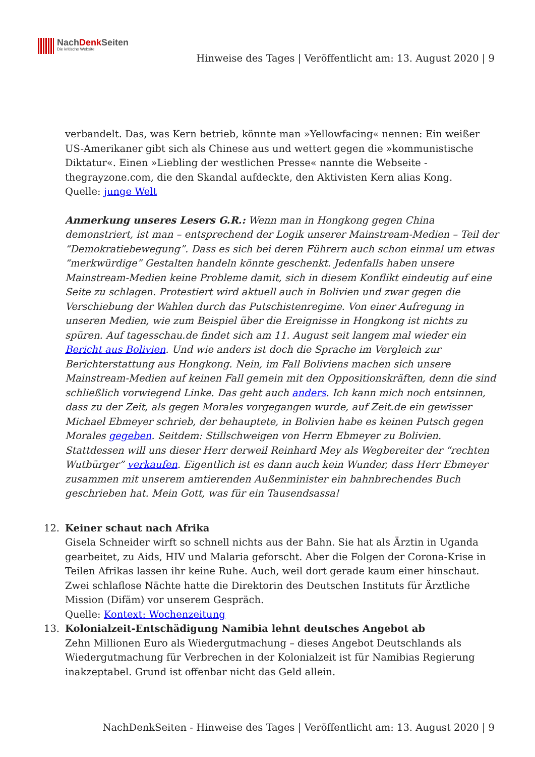NachDenk Seiten
Die kritische Website
Hinweise des Tages | Veröffentlicht am: 13. August 2020 | 9
verbandelt. Das, was Kern betrieb, könnte man »Yellowfacing« nennen: Ein weißer US-Amerikaner gibt sich als Chinese aus und wettert gegen die »kommunistische Diktatur«. Einen »Liebling der westlichen Presse« nannte die Webseite -thegrayzone.com, die den Skandal aufdeckte, den Aktivisten Kern alias Kong.
Quelle: junge Welt
Anmerkung unseres Lesers G.R.: Wenn man in Hongkong gegen China demonstriert, ist man – entsprechend der Logik unserer Mainstream-Medien – Teil der “Demokratiebewegung”. Dass es sich bei deren Führern auch schon einmal um etwas “merkwürdige” Gestalten handeln könnte geschenkt. Jedenfalls haben unsere Mainstream-Medien keine Probleme damit, sich in diesem Konflikt eindeutig auf eine Seite zu schlagen. Protestiert wird aktuell auch in Bolivien und zwar gegen die Verschiebung der Wahlen durch das Putschistenregime. Von einer Aufregung in unseren Medien, wie zum Beispiel über die Ereignisse in Hongkong ist nichts zu spüren. Auf tagesschau.de findet sich am 11. August seit langem mal wieder ein Bericht aus Bolivien. Und wie anders ist doch die Sprache im Vergleich zur Berichterstattung aus Hongkong. Nein, im Fall Boliviens machen sich unsere Mainstream-Medien auf keinen Fall gemein mit den Oppositionskräften, denn die sind schließlich vorwiegend Linke. Das geht auch anders. Ich kann mich noch entsinnen, dass zu der Zeit, als gegen Morales vorgegangen wurde, auf Zeit.de ein gewisser Michael Ebmeyer schrieb, der behauptete, in Bolivien habe es keinen Putsch gegen Morales gegeben. Seitdem: Stillschweigen von Herrn Ebmeyer zu Bolivien. Stattdessen will uns dieser Herr derweil Reinhard Mey als Wegbereiter der “rechten Wutbürger” verkaufen. Eigentlich ist es dann auch kein Wunder, dass Herr Ebmeyer zusammen mit unserem amtierenden Außenminister ein bahnbrechendes Buch geschrieben hat. Mein Gott, was für ein Tausendsassa!
12. Keiner schaut nach Afrika
Gisela Schneider wirft so schnell nichts aus der Bahn. Sie hat als Ärztin in Uganda gearbeitet, zu Aids, HIV und Malaria geforscht. Aber die Folgen der Corona-Krise in Teilen Afrikas lassen ihr keine Ruhe. Auch, weil dort gerade kaum einer hinschaut. Zwei schlaflose Nächte hatte die Direktorin des Deutschen Instituts für Ärztliche Mission (Difäm) vor unserem Gespräch.
Quelle: Kontext: Wochenzeitung
13. Kolonialzeit-Entschädigung Namibia lehnt deutsches Angebot ab
Zehn Millionen Euro als Wiedergutmachung – dieses Angebot Deutschlands als Wiedergutmachung für Verbrechen in der Kolonialzeit ist für Namibias Regierung inakzeptabel. Grund ist offenbar nicht das Geld allein.
NachDenkSeiten - Hinweise des Tages | Veröffentlicht am: 13. August 2020 | 9